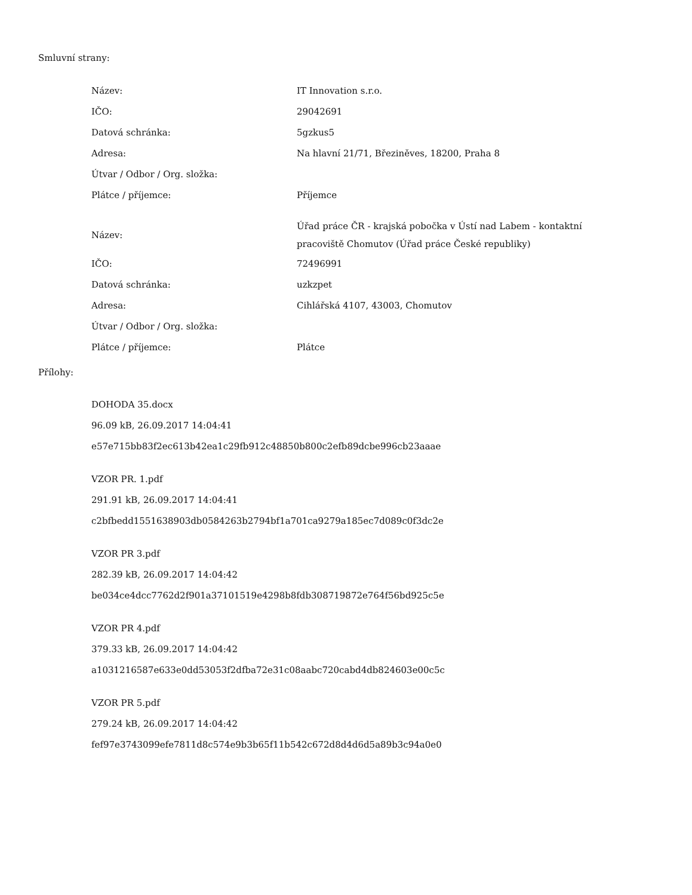Smluvní strany:
| Název: | IT Innovation s.r.o. |
| IČO: | 29042691 |
| Datová schránka: | 5gzkus5 |
| Adresa: | Na hlavní 21/71, Březiněves, 18200, Praha 8 |
| Útvar / Odbor / Org. složka: | |
| Plátce / příjemce: | Příjemce |
| Název: | Úřad práce ČR - krajská pobočka v Ústí nad Labem - kontaktní pracoviště Chomutov (Úřad práce České republiky) |
| IČO: | 72496991 |
| Datová schránka: | uzkzpet |
| Adresa: | Cihlářská 4107, 43003, Chomutov |
| Útvar / Odbor / Org. složka: | |
| Plátce / příjemce: | Plátce |
Přílohy:
DOHODA 35.docx
96.09 kB, 26.09.2017 14:04:41
e57e715bb83f2ec613b42ea1c29fb912c48850b800c2efb89dcbe996cb23aaae
VZOR PR. 1.pdf
291.91 kB, 26.09.2017 14:04:41
c2bfbedd1551638903db0584263b2794bf1a701ca9279a185ec7d089c0f3dc2e
VZOR PR 3.pdf
282.39 kB, 26.09.2017 14:04:42
be034ce4dcc7762d2f901a37101519e4298b8fdb308719872e764f56bd925c5e
VZOR PR 4.pdf
379.33 kB, 26.09.2017 14:04:42
a1031216587e633e0dd53053f2dfba72e31c08aabc720cabd4db824603e00c5c
VZOR PR 5.pdf
279.24 kB, 26.09.2017 14:04:42
fef97e3743099efe7811d8c574e9b3b65f11b542c672d8d4d6d5a89b3c94a0e0